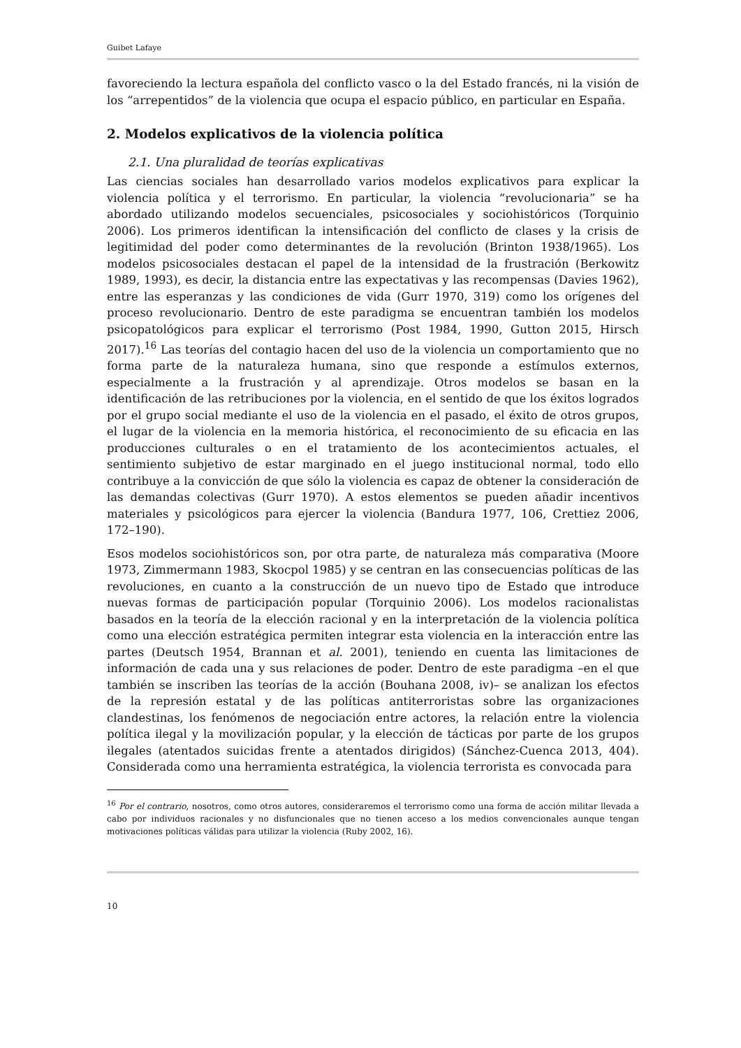Guibet Lafaye
favoreciendo la lectura española del conflicto vasco o la del Estado francés, ni la visión de los “arrepentidos” de la violencia que ocupa el espacio público, en particular en España.
2. Modelos explicativos de la violencia política
2.1. Una pluralidad de teorías explicativas
Las ciencias sociales han desarrollado varios modelos explicativos para explicar la violencia política y el terrorismo. En particular, la violencia “revolucionaria” se ha abordado utilizando modelos secuenciales, psicosociales y sociohistóricos (Torquinio 2006). Los primeros identifican la intensificación del conflicto de clases y la crisis de legitimidad del poder como determinantes de la revolución (Brinton 1938/1965). Los modelos psicosociales destacan el papel de la intensidad de la frustración (Berkowitz 1989, 1993), es decir, la distancia entre las expectativas y las recompensas (Davies 1962), entre las esperanzas y las condiciones de vida (Gurr 1970, 319) como los orígenes del proceso revolucionario. Dentro de este paradigma se encuentran también los modelos psicopatológicos para explicar el terrorismo (Post 1984, 1990, Gutton 2015, Hirsch 2017).<sup>16</sup> Las teorías del contagio hacen del uso de la violencia un comportamiento que no forma parte de la naturaleza humana, sino que responde a estímulos externos, especialmente a la frustración y al aprendizaje. Otros modelos se basan en la identificación de las retribuciones por la violencia, en el sentido de que los éxitos logrados por el grupo social mediante el uso de la violencia en el pasado, el éxito de otros grupos, el lugar de la violencia en la memoria histórica, el reconocimiento de su eficacia en las producciones culturales o en el tratamiento de los acontecimientos actuales, el sentimiento subjetivo de estar marginado en el juego institucional normal, todo ello contribuye a la convicción de que sólo la violencia es capaz de obtener la consideración de las demandas colectivas (Gurr 1970). A estos elementos se pueden añadir incentivos materiales y psicológicos para ejercer la violencia (Bandura 1977, 106, Crettiez 2006, 172–190).
Esos modelos sociohistóricos son, por otra parte, de naturaleza más comparativa (Moore 1973, Zimmermann 1983, Skocpol 1985) y se centran en las consecuencias políticas de las revoluciones, en cuanto a la construcción de un nuevo tipo de Estado que introduce nuevas formas de participación popular (Torquinio 2006). Los modelos racionalistas basados en la teoría de la elección racional y en la interpretación de la violencia política como una elección estratégica permiten integrar esta violencia en la interacción entre las partes (Deutsch 1954, Brannan et al. 2001), teniendo en cuenta las limitaciones de información de cada una y sus relaciones de poder. Dentro de este paradigma –en el que también se inscriben las teorías de la acción (Bouhana 2008, iv)– se analizan los efectos de la represión estatal y de las políticas antiterroristas sobre las organizaciones clandestinas, los fenómenos de negociación entre actores, la relación entre la violencia política ilegal y la movilización popular, y la elección de tácticas por parte de los grupos ilegales (atentados suicidas frente a atentados dirigidos) (Sánchez-Cuenca 2013, 404). Considerada como una herramienta estratégica, la violencia terrorista es convocada para
<sup>16</sup> Por el contrario, nosotros, como otros autores, consideraremos el terrorismo como una forma de acción militar llevada a cabo por individuos racionales y no disfuncionales que no tienen acceso a los medios convencionales aunque tengan motivaciones políticas válidas para utilizar la violencia (Ruby 2002, 16).
10